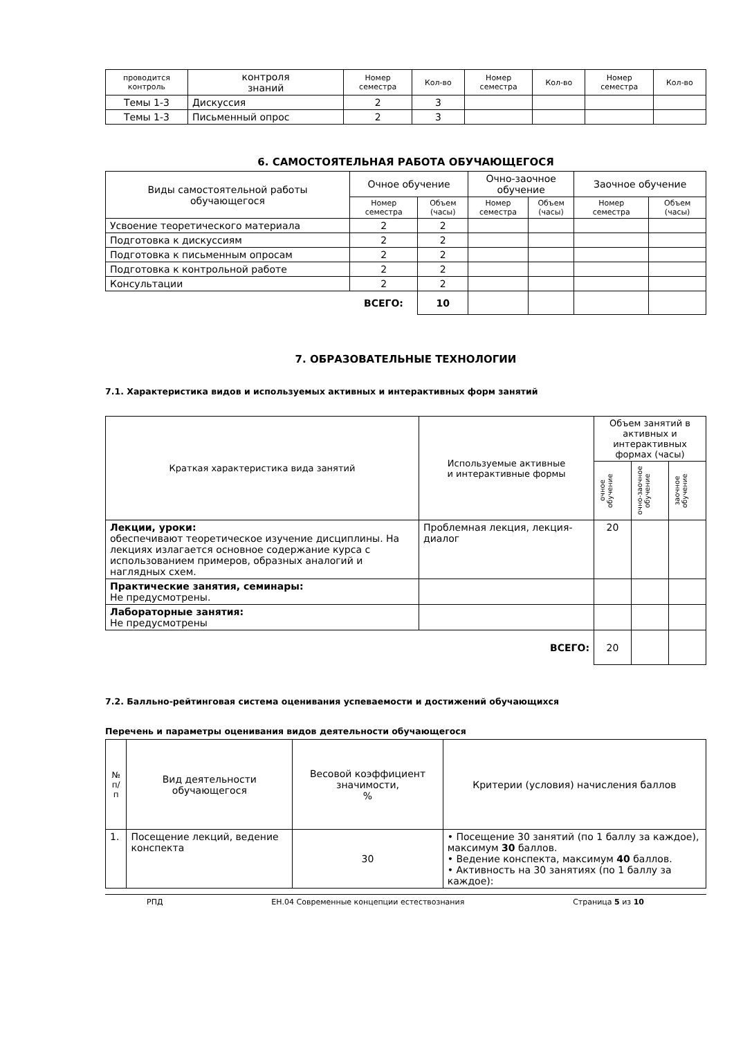| проводится контроль | контроля знаний | Номер семестра | Кол-во | Номер семестра | Кол-во | Номер семестра | Кол-во |
| Темы 1-3 | Дискуссия | 2 | 3 | | | | |
| Темы 1-3 | Письменный опрос | 2 | 3 | | | | |
6. САМОСТОЯТЕЛЬНАЯ РАБОТА ОБУЧАЮЩЕГОСЯ
| Виды самостоятельной работы обучающегося | Очное обучение | | Очно-заочное обучение | | Заочное обучение | |
| | Номер семестра | Объем (часы) | Номер семестра | Объем (часы) | Номер семестра | Объем (часы) |
| Усвоение теоретического материала | 2 | 2 | | | | |
| Подготовка к дискуссиям | 2 | 2 | | | | |
| Подготовка к письменным опросам | 2 | 2 | | | | |
| Подготовка к контрольной работе | 2 | 2 | | | | |
| Консультации | 2 | 2 | | | | |
| | ВСЕГО: | 10 | | | | |
7. ОБРАЗОВАТЕЛЬНЫЕ ТЕХНОЛОГИИ
7.1. Характеристика видов и используемых активных и интерактивных форм занятий
| Краткая характеристика вида занятий | Используемые активные и интерактивные формы | Объем занятий в активных и интерактивных формах (часы) | | |
| | | очное обучение | очно-заочное обучение | заочное обучение |
| Лекции, уроки: обеспечивают теоретическое изучение дисциплины. На лекциях излагается основное содержание курса с использованием примеров, образных аналогий и наглядных схем. | Проблемная лекция, лекция-диалог | 20 | | |
| Практические занятия, семинары: Не предусмотрены. | | | | |
| Лабораторные занятия: Не предусмотрены | | | | |
| | ВСЕГО: | 20 | | |
7.2. Балльно-рейтинговая система оценивания успеваемости и достижений обучающихся
Перечень и параметры оценивания видов деятельности обучающегося
| № п/п | Вид деятельности обучающегося | Весовой коэффициент значимости, % | Критерии (условия) начисления баллов |
| 1. | Посещение лекций, ведение конспекта | 30 | • Посещение 30 занятий (по 1 баллу за каждое), максимум 30 баллов. • Ведение конспекта, максимум 40 баллов. • Активность на 30 занятиях (по 1 баллу за каждое): |
РПД ЕН.04 Современные концепции естествознания Страница 5 из 10